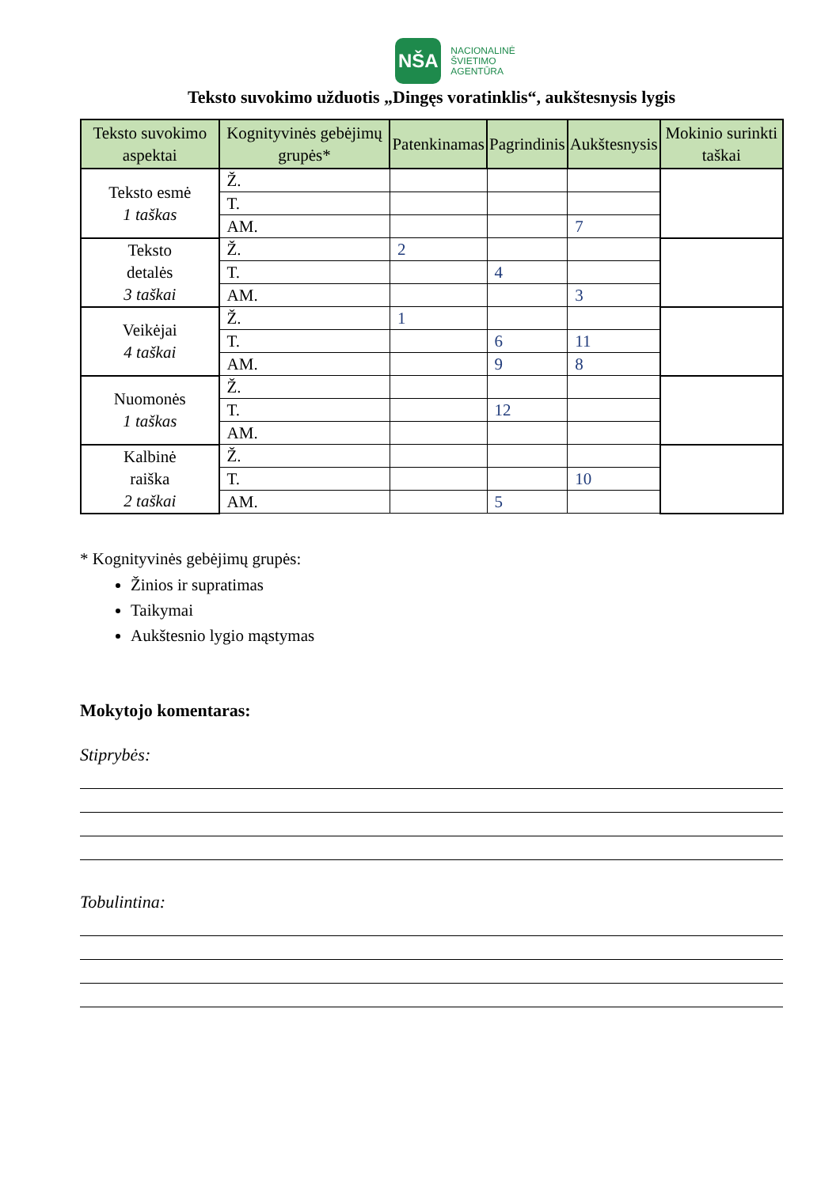NŠA
NACIONALINĖ
ŠVIETIMO
AGENTŪRA
Teksto suvokimo užduotis „Dingęs voratinklis“, aukštesnysis lygis
| Teksto suvokimo aspektai | Kognityvinės gebėjimų grupės* | Patenkinamas | Pagrindinis | Aukštesnysis | Mokinio surinkti taškai |
| --- | --- | --- | --- | --- | --- |
| Teksto esmė 1 taškas | Ž. | | | | |
| | T. | | | | |
| | AM. | | | 7 | |
| Teksto detalės 3 taškai | Ž. | 2 | | | |
| | T. | | 4 | | |
| | AM. | | | 3 | |
| Veikėjai 4 taškai | Ž. | 1 | | | |
| | T. | | 6 | 11 | |
| | AM. | | 9 | 8 | |
| Nuomonės 1 taškas | Ž. | | | | |
| | T. | | 12 | | |
| | AM. | | | | |
| Kalbinė raiška 2 taškai | Ž. | | | | |
| | T. | | | 10 | |
| | AM. | | 5 | | |
* Kognityvinės gebėjimų grupės:
Žinios ir supratimas
Taikymai
Aukštesnio lygio mąstymas
Mokytojo komentaras:
Stiprybės:
Tobulintina: